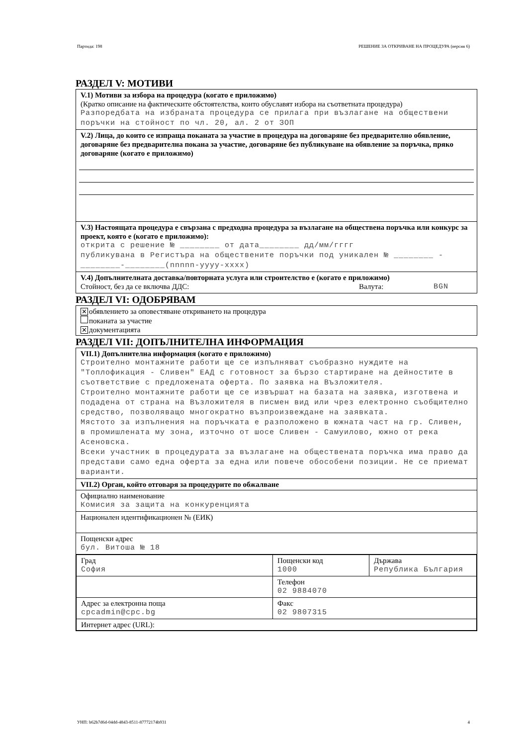Партида: 198 РЕШЕНИЕ ЗА ОТКРИВАНЕ НА ПРОЦЕДУРА (версия 6)
РАЗДЕЛ V: МОТИВИ
V.1) Мотиви за избора на процедура (когато е приложимо)
(Кратко описание на фактическите обстоятелства, които обуславят избора на съответната процедура)
Разпоредбата на избраната процедура се прилага при възлагане на обществени поръчки на стойност по чл. 20, ал. 2 от ЗОП
V.2) Лица, до които се изпраща поканата за участие в процедура на договаряне без предварително обявление, договаряне без предварителна покана за участие, договаряне без публикуване на обявление за поръчка, пряко договаряне (когато е приложимо)
V.3) Настоящата процедура е свързана с предходна процедура за възлагане на обществена поръчка или конкурс за проект, която е (когато е приложимо):
открита с решение № ________ от дата________ дд/мм/гггг
публикувана в Регистъра на обществените поръчки под уникален № ________ -________-________(nnnnn-yyyy-xxxx)
V.4) Допълнителната доставка/повторната услуга или строителство е (когато е приложимо)
Стойност, без да се включва ДДС: Валута: BGN
РАЗДЕЛ VI: ОДОБРЯВАМ
✕ обявлението за оповестяване откриването на процедура
поканата за участие
✕ документацията
РАЗДЕЛ VII: ДОПЪЛНИТЕЛНА ИНФОРМАЦИЯ
VII.1) Допълнителна информация (когато е приложимо)
Строително монтажните работи ще се изпълняват съобразно нуждите на "Топлофикация - Сливен" ЕАД с готовност за бързо стартиране на дейностите в съответствие с предложената оферта. По заявка на Възложителя.
Строително монтажните работи ще се извършат на базата на заявка, изготвена и подадена от страна на Възложителя в писмен вид или чрез електронно съобщително средство, позволяващо многократно възпроизвеждане на заявката.
Мястото за изпълнения на поръчката е разположено в южната част на гр. Сливен, в промишлената му зона, източно от шосе Сливен - Самуилово, южно от река Асеновска.
Всеки участник в процедурата за възлагане на обществената поръчка има право да представи само една оферта за една или повече обособени позиции. Не се приемат варианти.
VII.2) Орган, който отговаря за процедурите по обжалване
Официално наименование
Комисия за защита на конкуренцията
Национален идентификационен № (ЕИК)
Пощенски адрес
бул. Витоша № 18
| Град София | Пощенски код 1000 | Държава Република България |
| | Телефон 02 9884070 | |
| Адрес за електронна поща cpcadmin@cpc.bg | Факс 02 9807315 | |
| Интернет адрес (URL): | | |
УНП: b62b7d6d-04dd-4843-8511-87772174b931 4